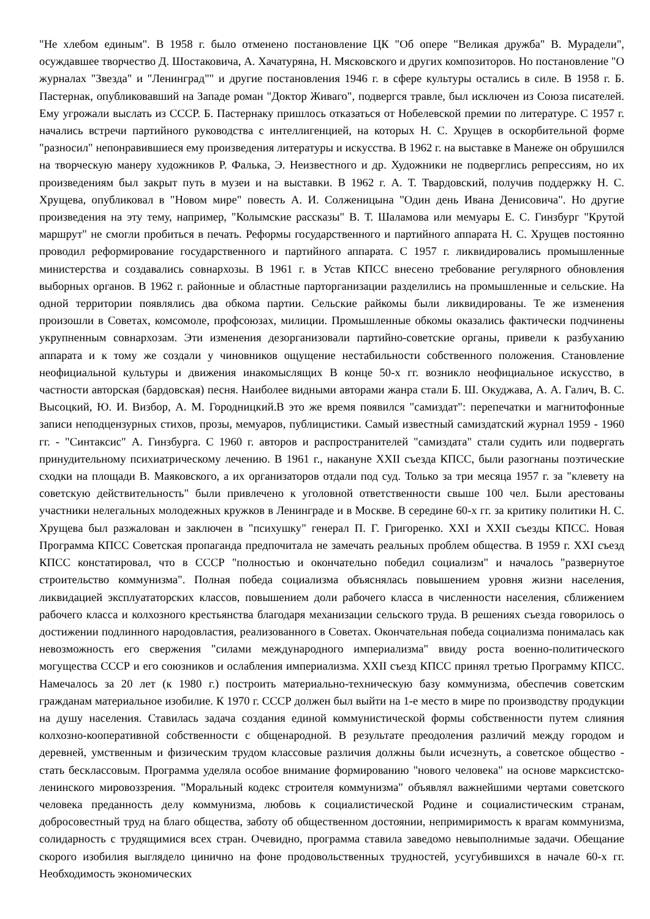"Не хлебом единым". В 1958 г. было отменено постановление ЦК "Об опере "Великая дружба" В. Мурадели", осуждавшее творчество Д. Шостаковича, А. Хачатуряна, Н. Мясковского и других композиторов. Но постановление "О журналах "Звезда" и "Ленинград"" и другие постановления 1946 г. в сфере культуры остались в силе. В 1958 г. Б. Пастернак, опубликовавший на Западе роман "Доктор Живаго", подвергся травле, был исключен из Союза писателей. Ему угрожали выслать из СССР. Б. Пастернаку пришлось отказаться от Нобелевской премии по литературе. С 1957 г. начались встречи партийного руководства с интеллигенцией, на которых Н. С. Хрущев в оскорбительной форме "разносил" непонравившиеся ему произведения литературы и искусства. В 1962 г. на выставке в Манеже он обрушился на творческую манеру художников Р. Фалька, Э. Неизвестного и др. Художники не подверглись репрессиям, но их произведениям был закрыт путь в музеи и на выставки. В 1962 г. А. Т. Твардовский, получив поддержку Н. С. Хрущева, опубликовал в "Новом мире" повесть А. И. Солженицына "Один день Ивана Денисовича". Но другие произведения на эту тему, например, "Колымские рассказы" В. Т. Шаламова или мемуары Е. С. Гинзбург "Крутой маршрут" не смогли пробиться в печать. Реформы государственного и партийного аппарата Н. С. Хрущев постоянно проводил реформирование государственного и партийного аппарата. С 1957 г. ликвидировались промышленные министерства и создавались совнархозы. В 1961 г. в Устав КПСС внесено требование регулярного обновления выборных органов. В 1962 г. районные и областные парторганизации разделились на промышленные и сельские. На одной территории появлялись два обкома партии. Сельские райкомы были ликвидированы. Те же изменения произошли в Советах, комсомоле, профсоюзах, милиции. Промышленные обкомы оказались фактически подчинены укрупненным совнархозам. Эти изменения дезорганизовали партийно-советские органы, привели к разбуханию аппарата и к тому же создали у чиновников ощущение нестабильности собственного положения. Становление неофициальной культуры и движения инакомыслящих В конце 50-х гг. возникло неофициальное искусство, в частности авторская (бардовская) песня. Наиболее видными авторами жанра стали Б. Ш. Окуджава, А. А. Галич, В. С. Высоцкий, Ю. И. Визбор, А. М. Городницкий.В это же время появился "самиздат": перепечатки и магнитофонные записи неподцензурных стихов, прозы, мемуаров, публицистики. Самый известный самиздатский журнал 1959 - 1960 гг. - "Синтаксис" А. Гинзбурга. С 1960 г. авторов и распространителей "самиздата" стали судить или подвергать принудительному психиатрическому лечению. В 1961 г., накануне XXII съезда КПСС, были разогнаны поэтические сходки на площади В. Маяковского, а их организаторов отдали под суд. Только за три месяца 1957 г. за "клевету на советскую действительность" были привлечено к уголовной ответственности свыше 100 чел. Были арестованы участники нелегальных молодежных кружков в Ленинграде и в Москве. В середине 60-х гг. за критику политики Н. С. Хрущева был разжалован и заключен в "психушку" генерал П. Г. Григоренко. XXI и XXII съезды КПСС. Новая Программа КПСС Советская пропаганда предпочитала не замечать реальных проблем общества. В 1959 г. XXI съезд КПСС констатировал, что в СССР "полностью и окончательно победил социализм" и началось "развернутое строительство коммунизма". Полная победа социализма объяснялась повышением уровня жизни населения, ликвидацией эксплуататорских классов, повышением доли рабочего класса в численности населения, сближением рабочего класса и колхозного крестьянства благодаря механизации сельского труда. В решениях съезда говорилось о достижении подлинного народовластия, реализованного в Советах. Окончательная победа социализма понималась как невозможность его свержения "силами международного империализма" ввиду роста военно-политического могущества СССР и его союзников и ослабления империализма. XXII съезд КПСС принял третью Программу КПСС. Намечалось за 20 лет (к 1980 г.) построить материально-техническую базу коммунизма, обеспечив советским гражданам материальное изобилие. К 1970 г. СССР должен был выйти на 1-е место в мире по производству продукции на душу населения. Ставилась задача создания единой коммунистической формы собственности путем слияния колхозно-кооперативной собственности с общенародной. В результате преодоления различий между городом и деревней, умственным и физическим трудом классовые различия должны были исчезнуть, а советское общество - стать бесклассовым. Программа уделяла особое внимание формированию "нового человека" на основе марксистско-ленинского мировоззрения. "Моральный кодекс строителя коммунизма" объявлял важнейшими чертами советского человека преданность делу коммунизма, любовь к социалистической Родине и социалистическим странам, добросовестный труд на благо общества, заботу об общественном достоянии, непримиримость к врагам коммунизма, солидарность с трудящимися всех стран. Очевидно, программа ставила заведомо невыполнимые задачи. Обещание скорого изобилия выглядело цинично на фоне продовольственных трудностей, усугубившихся в начале 60-х гг. Необходимость экономических